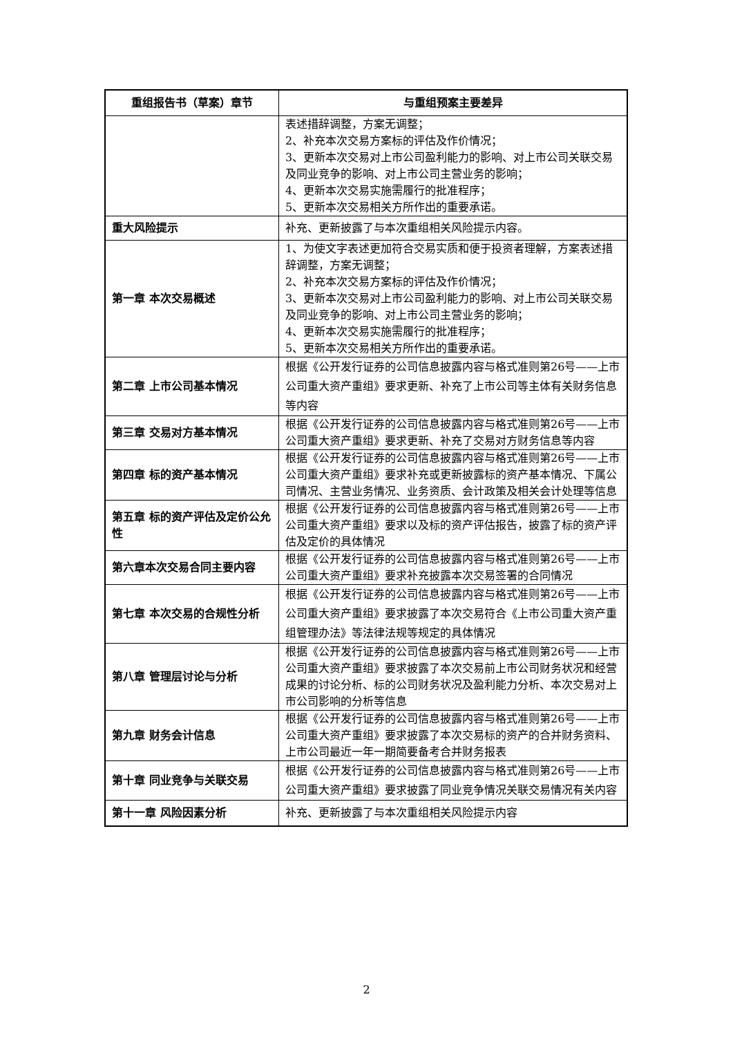| 重组报告书（草案）章节 | 与重组预案主要差异 |
| --- | --- |
| | 表述措辞调整，方案无调整； 2、补充本次交易方案标的评估及作价情况； 3、更新本次交易对上市公司盈利能力的影响、对上市公司关联交易及同业竞争的影响、对上市公司主营业务的影响； 4、更新本次交易实施需履行的批准程序； 5、更新本次交易相关方所作出的重要承诺。 |
| 重大风险提示 | 补充、更新披露了与本次重组相关风险提示内容。 |
| 第一章 本次交易概述 | 1、为使文字表述更加符合交易实质和便于投资者理解，方案表述措辞调整，方案无调整； 2、补充本次交易方案标的评估及作价情况； 3、更新本次交易对上市公司盈利能力的影响、对上市公司关联交易及同业竞争的影响、对上市公司主营业务的影响； 4、更新本次交易实施需履行的批准程序； 5、更新本次交易相关方所作出的重要承诺。 |
| 第二章 上市公司基本情况 | 根据《公开发行证券的公司信息披露内容与格式准则第26号——上市公司重大资产重组》要求更新、补充了上市公司等主体有关财务信息等内容 |
| 第三章 交易对方基本情况 | 根据《公开发行证券的公司信息披露内容与格式准则第26号——上市公司重大资产重组》要求更新、补充了交易对方财务信息等内容 |
| 第四章 标的资产基本情况 | 根据《公开发行证券的公司信息披露内容与格式准则第26号——上市公司重大资产重组》要求补充或更新披露标的资产基本情况、下属公司情况、主营业务情况、业务资质、会计政策及相关会计处理等信息 |
| 第五章 标的资产评估及定价公允性 | 根据《公开发行证券的公司信息披露内容与格式准则第26号——上市公司重大资产重组》要求以及标的资产评估报告，披露了标的资产评估及定价的具体情况 |
| 第六章本次交易合同主要内容 | 根据《公开发行证券的公司信息披露内容与格式准则第26号——上市公司重大资产重组》要求补充披露本次交易签署的合同情况 |
| 第七章 本次交易的合规性分析 | 根据《公开发行证券的公司信息披露内容与格式准则第26号——上市公司重大资产重组》要求披露了本次交易符合《上市公司重大资产重组管理办法》等法律法规等规定的具体情况 |
| 第八章 管理层讨论与分析 | 根据《公开发行证券的公司信息披露内容与格式准则第26号——上市公司重大资产重组》要求披露了本次交易前上市公司财务状况和经营成果的讨论分析、标的公司财务状况及盈利能力分析、本次交易对上市公司影响的分析等信息 |
| 第九章 财务会计信息 | 根据《公开发行证券的公司信息披露内容与格式准则第26号——上市公司重大资产重组》要求披露了本次交易标的资产的合并财务资料、上市公司最近一年一期简要备考合并财务报表 |
| 第十章 同业竞争与关联交易 | 根据《公开发行证券的公司信息披露内容与格式准则第26号——上市公司重大资产重组》要求披露了同业竞争情况关联交易情况有关内容 |
| 第十一章 风险因素分析 | 补充、更新披露了与本次重组相关风险提示内容 |
2